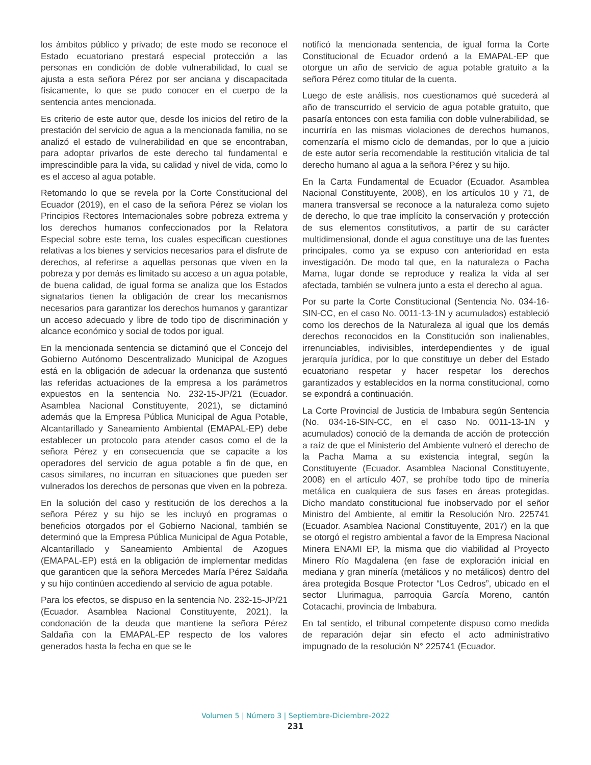los ámbitos público y privado; de este modo se reconoce el Estado ecuatoriano prestará especial protección a las personas en condición de doble vulnerabilidad, lo cual se ajusta a esta señora Pérez por ser anciana y discapacitada físicamente, lo que se pudo conocer en el cuerpo de la sentencia antes mencionada.
Es criterio de este autor que, desde los inicios del retiro de la prestación del servicio de agua a la mencionada familia, no se analizó el estado de vulnerabilidad en que se encontraban, para adoptar privarlos de este derecho tal fundamental e imprescindible para la vida, su calidad y nivel de vida, como lo es el acceso al agua potable.
Retomando lo que se revela por la Corte Constitucional del Ecuador (2019), en el caso de la señora Pérez se violan los Principios Rectores Internacionales sobre pobreza extrema y los derechos humanos confeccionados por la Relatora Especial sobre este tema, los cuales especifican cuestiones relativas a los bienes y servicios necesarios para el disfrute de derechos, al referirse a aquellas personas que viven en la pobreza y por demás es limitado su acceso a un agua potable, de buena calidad, de igual forma se analiza que los Estados signatarios tienen la obligación de crear los mecanismos necesarios para garantizar los derechos humanos y garantizar un acceso adecuado y libre de todo tipo de discriminación y alcance económico y social de todos por igual.
En la mencionada sentencia se dictaminó que el Concejo del Gobierno Autónomo Descentralizado Municipal de Azogues está en la obligación de adecuar la ordenanza que sustentó las referidas actuaciones de la empresa a los parámetros expuestos en la sentencia No. 232-15-JP/21 (Ecuador. Asamblea Nacional Constituyente, 2021), se dictaminó además que la Empresa Pública Municipal de Agua Potable, Alcantarillado y Saneamiento Ambiental (EMAPAL-EP) debe establecer un protocolo para atender casos como el de la señora Pérez y en consecuencia que se capacite a los operadores del servicio de agua potable a fin de que, en casos similares, no incurran en situaciones que pueden ser vulnerados los derechos de personas que viven en la pobreza.
En la solución del caso y restitución de los derechos a la señora Pérez y su hijo se les incluyó en programas o beneficios otorgados por el Gobierno Nacional, también se determinó que la Empresa Pública Municipal de Agua Potable, Alcantarillado y Saneamiento Ambiental de Azogues (EMAPAL-EP) está en la obligación de implementar medidas que garanticen que la señora Mercedes María Pérez Saldaña y su hijo continúen accediendo al servicio de agua potable.
Para los efectos, se dispuso en la sentencia No. 232-15-JP/21 (Ecuador. Asamblea Nacional Constituyente, 2021), la condonación de la deuda que mantiene la señora Pérez Saldaña con la EMAPAL-EP respecto de los valores generados hasta la fecha en que se le
notificó la mencionada sentencia, de igual forma la Corte Constitucional de Ecuador ordenó a la EMAPAL-EP que otorgue un año de servicio de agua potable gratuito a la señora Pérez como titular de la cuenta.
Luego de este análisis, nos cuestionamos qué sucederá al año de transcurrido el servicio de agua potable gratuito, que pasaría entonces con esta familia con doble vulnerabilidad, se incurriría en las mismas violaciones de derechos humanos, comenzaría el mismo ciclo de demandas, por lo que a juicio de este autor sería recomendable la restitución vitalicia de tal derecho humano al agua a la señora Pérez y su hijo.
En la Carta Fundamental de Ecuador (Ecuador. Asamblea Nacional Constituyente, 2008), en los artículos 10 y 71, de manera transversal se reconoce a la naturaleza como sujeto de derecho, lo que trae implícito la conservación y protección de sus elementos constitutivos, a partir de su carácter multidimensional, donde el agua constituye una de las fuentes principales, como ya se expuso con anterioridad en esta investigación. De modo tal que, en la naturaleza o Pacha Mama, lugar donde se reproduce y realiza la vida al ser afectada, también se vulnera junto a esta el derecho al agua.
Por su parte la Corte Constitucional (Sentencia No. 034-16-SIN-CC, en el caso No. 0011-13-1N y acumulados) estableció como los derechos de la Naturaleza al igual que los demás derechos reconocidos en la Constitución son inalienables, irrenunciables, indivisibles, interdependientes y de igual jerarquía jurídica, por lo que constituye un deber del Estado ecuatoriano respetar y hacer respetar los derechos garantizados y establecidos en la norma constitucional, como se expondrá a continuación.
La Corte Provincial de Justicia de Imbabura según Sentencia (No. 034-16-SIN-CC, en el caso No. 0011-13-1N y acumulados) conoció de la demanda de acción de protección a raíz de que el Ministerio del Ambiente vulneró el derecho de la Pacha Mama a su existencia integral, según la Constituyente (Ecuador. Asamblea Nacional Constituyente, 2008) en el artículo 407, se prohíbe todo tipo de minería metálica en cualquiera de sus fases en áreas protegidas. Dicho mandato constitucional fue inobservado por el señor Ministro del Ambiente, al emitir la Resolución Nro. 225741 (Ecuador. Asamblea Nacional Constituyente, 2017) en la que se otorgó el registro ambiental a favor de la Empresa Nacional Minera ENAMI EP, la misma que dio viabilidad al Proyecto Minero Río Magdalena (en fase de exploración inicial en mediana y gran minería (metálicos y no metálicos) dentro del área protegida Bosque Protector “Los Cedros”, ubicado en el sector Llurimagua, parroquia García Moreno, cantón Cotacachi, provincia de Imbabura.
En tal sentido, el tribunal competente dispuso como medida de reparación dejar sin efecto el acto administrativo impugnado de la resolución N° 225741 (Ecuador.
Volumen 5 | Número 3 | Septiembre-Diciembre-2022
231